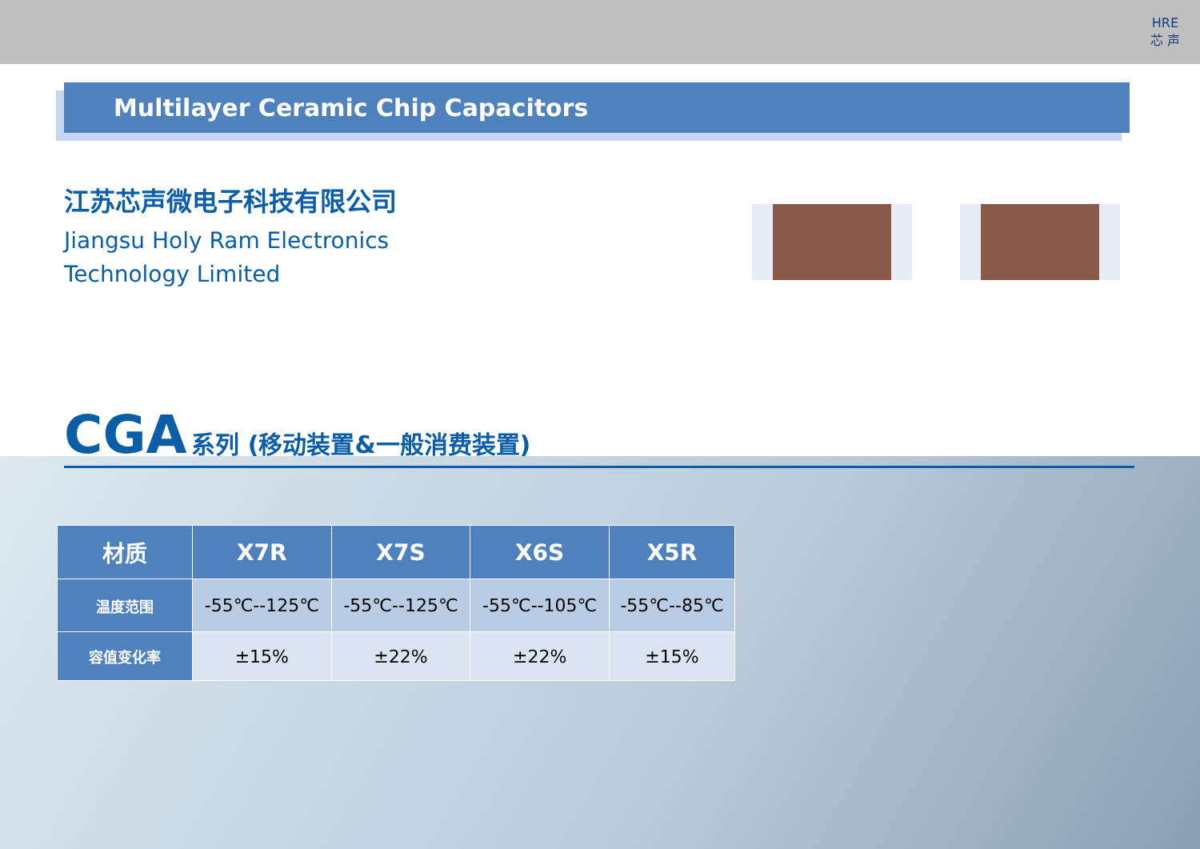HRE
芯 声
Multilayer Ceramic Chip Capacitors
江苏芯声微电子科技有限公司
Jiangsu Holy Ram Electronics
Technology Limited
CGA 系列 (移动装置&一般消费装置)
| 材质 | X7R | X7S | X6S | X5R |
| --- | --- | --- | --- | --- |
| 温度范围 | -55℃--125℃ | -55℃--125℃ | -55℃--105℃ | -55℃--85℃ |
| 容值变化率 | ±15% | ±22% | ±22% | ±15% |